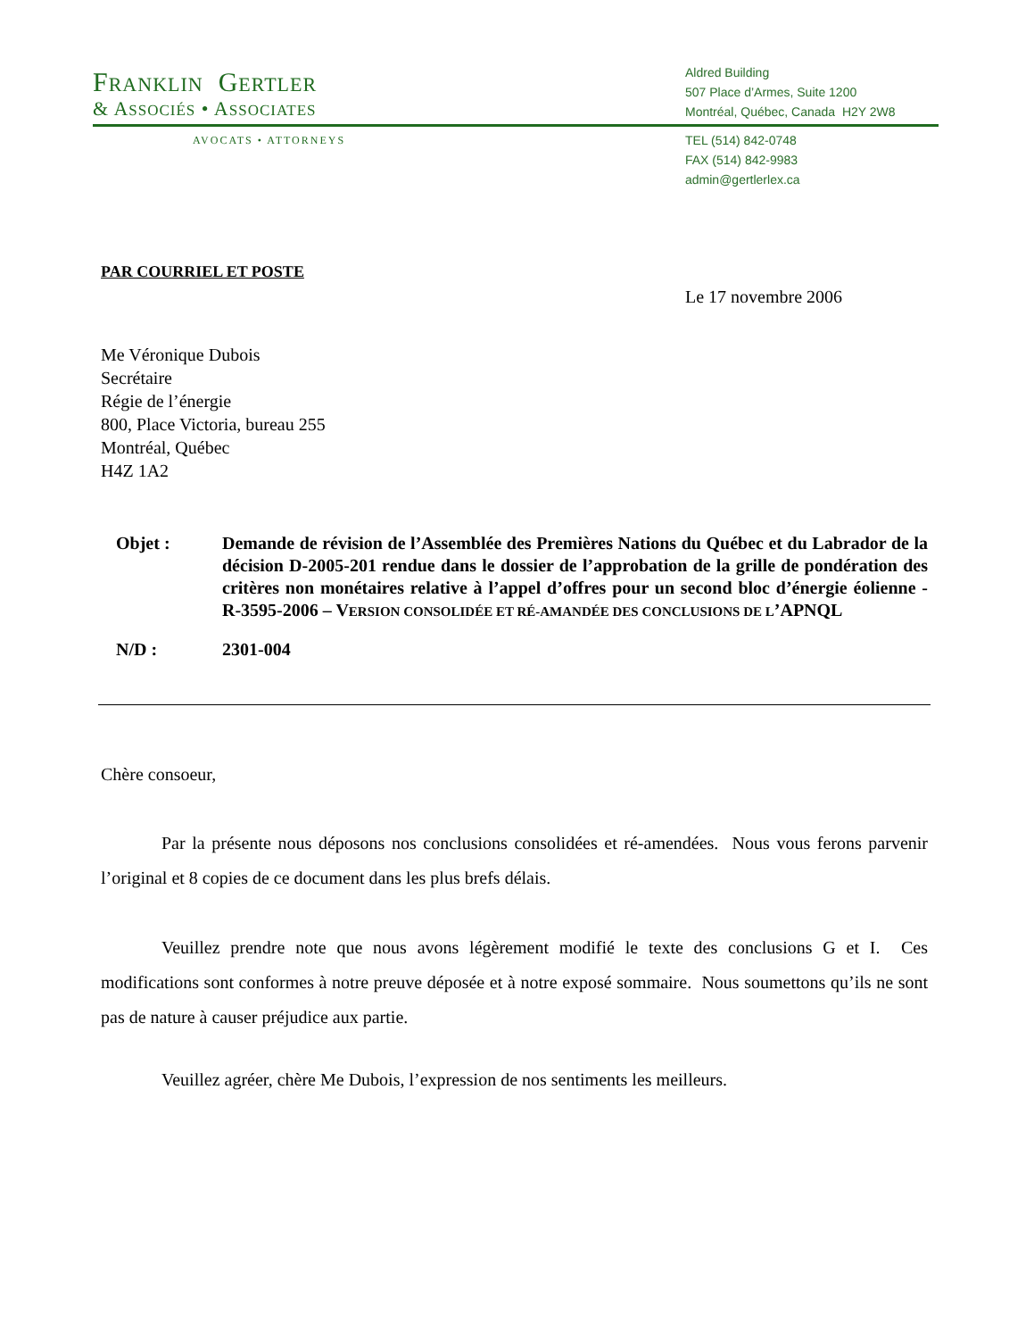FRANKLIN GERTLER
& ASSOCIÉS • ASSOCIATES
Aldred Building
507 Place d’Armes, Suite 1200
Montréal, Québec, Canada H2Y 2W8
AVOCATS • ATTORNEYS
TEL (514) 842-0748
FAX (514) 842-9983
admin@gertlerlex.ca
PAR COURRIEL ET POSTE
Le 17 novembre 2006
Me Véronique Dubois
Secrétaire
Régie de l’énergie
800, Place Victoria, bureau 255
Montréal, Québec
H4Z 1A2
Objet : Demande de révision de l’Assemblée des Premières Nations du Québec et du Labrador de la décision D-2005-201 rendue dans le dossier de l’approbation de la grille de pondération des critères non monétaires relative à l’appel d’offres pour un second bloc d’énergie éolienne - R-3595-2006 – VERSION CONSOLIDÉE ET RÉ-AMANDÉE DES CONCLUSIONS DE L’APNQL
N/D : 2301-004
Chère consoeur,
Par la présente nous déposons nos conclusions consolidées et ré-amendées. Nous vous ferons parvenir l’original et 8 copies de ce document dans les plus brefs délais.
Veuillez prendre note que nous avons légèrement modifié le texte des conclusions G et I. Ces modifications sont conformes à notre preuve déposée et à notre exposé sommaire. Nous soumettons qu’ils ne sont pas de nature à causer préjudice aux partie.
Veuillez agréer, chère Me Dubois, l’expression de nos sentiments les meilleurs.